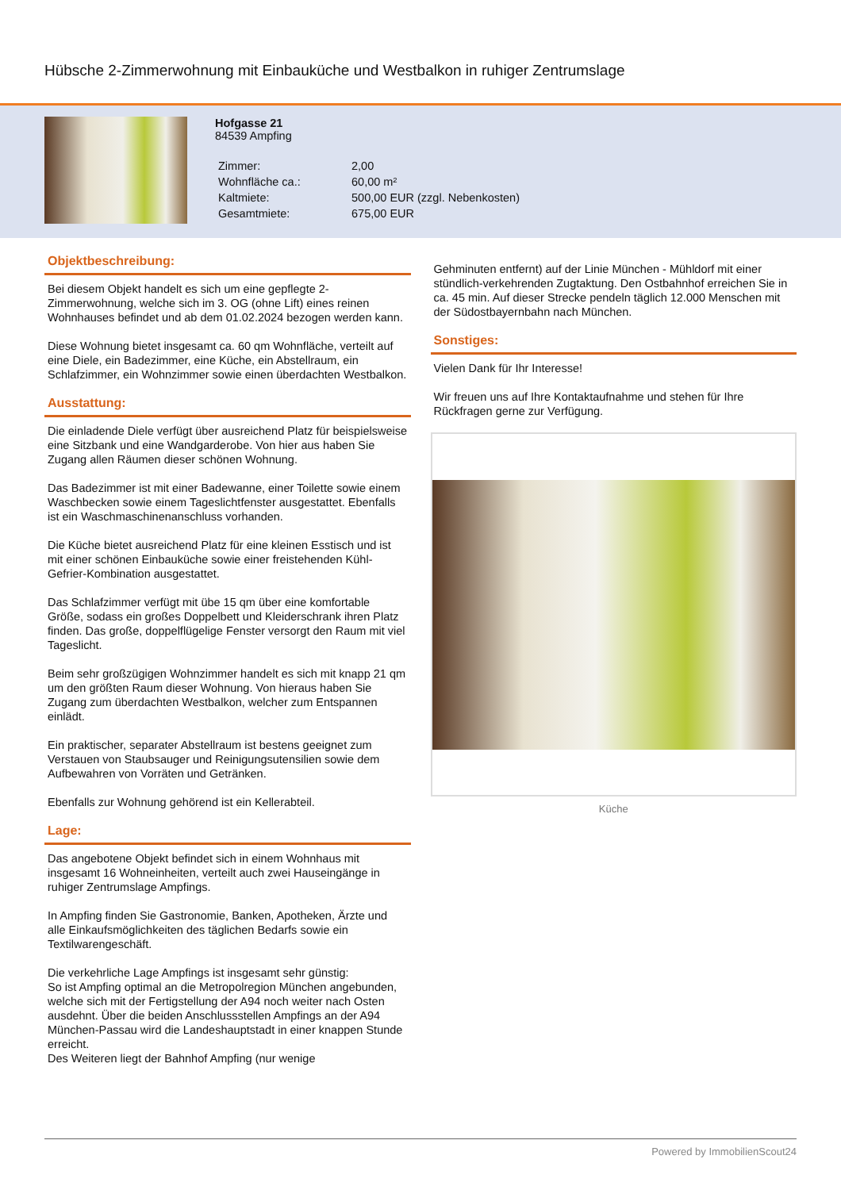Hübsche 2-Zimmerwohnung mit Einbauküche und Westbalkon in ruhiger Zentrumslage
Hofgasse 21
84539 Ampfing
| Zimmer: | 2,00 |
| Wohnfläche ca.: | 60,00 m² |
| Kaltmiete: | 500,00 EUR (zzgl. Nebenkosten) |
| Gesamtmiete: | 675,00 EUR |
Objektbeschreibung:
Bei diesem Objekt handelt es sich um eine gepflegte 2-Zimmerwohnung, welche sich im 3. OG (ohne Lift) eines reinen Wohnhauses befindet und ab dem 01.02.2024 bezogen werden kann.
Diese Wohnung bietet insgesamt ca. 60 qm Wohnfläche, verteilt auf eine Diele, ein Badezimmer, eine Küche, ein Abstellraum, ein Schlafzimmer, ein Wohnzimmer sowie einen überdachten Westbalkon.
Ausstattung:
Die einladende Diele verfügt über ausreichend Platz für beispielsweise eine Sitzbank und eine Wandgarderobe. Von hier aus haben Sie Zugang allen Räumen dieser schönen Wohnung.
Das Badezimmer ist mit einer Badewanne, einer Toilette sowie einem Waschbecken sowie einem Tageslichtfenster ausgestattet. Ebenfalls ist ein Waschmaschinenanschluss vorhanden.
Die Küche bietet ausreichend Platz für eine kleinen Esstisch und ist mit einer schönen Einbauküche sowie einer freistehenden Kühl-Gefrier-Kombination ausgestattet.
Das Schlafzimmer verfügt mit übe 15 qm über eine komfortable Größe, sodass ein großes Doppelbett und Kleiderschrank ihren Platz finden. Das große, doppelflügelige Fenster versorgt den Raum mit viel Tageslicht.
Beim sehr großzügigen Wohnzimmer handelt es sich mit knapp 21 qm um den größten Raum dieser Wohnung. Von hieraus haben Sie Zugang zum überdachten Westbalkon, welcher zum Entspannen einlädt.
Ein praktischer, separater Abstellraum ist bestens geeignet zum Verstauen von Staubsauger und Reinigungsutensilien sowie dem Aufbewahren von Vorräten und Getränken.
Ebenfalls zur Wohnung gehörend ist ein Kellerabteil.
Lage:
Das angebotene Objekt befindet sich in einem Wohnhaus mit insgesamt 16 Wohneinheiten, verteilt auch zwei Hauseingänge in ruhiger Zentrumslage Ampfings.
In Ampfing finden Sie Gastronomie, Banken, Apotheken, Ärzte und alle Einkaufsmöglichkeiten des täglichen Bedarfs sowie ein Textilwarengeschäft.
Die verkehrliche Lage Ampfings ist insgesamt sehr günstig:
So ist Ampfing optimal an die Metropolregion München angebunden, welche sich mit der Fertigstellung der A94 noch weiter nach Osten ausdehnt. Über die beiden Anschlussstellen Ampfings an der A94 München-Passau wird die Landeshauptstadt in einer knappen Stunde erreicht.
Des Weiteren liegt der Bahnhof Ampfing (nur wenige
Gehminuten entfernt) auf der Linie München - Mühldorf mit einer stündlich-verkehrenden Zugtaktung. Den Ostbahnhof erreichen Sie in ca. 45 min. Auf dieser Strecke pendeln täglich 12.000 Menschen mit der Südostbayernbahn nach München.
Sonstiges:
Vielen Dank für Ihr Interesse!
Wir freuen uns auf Ihre Kontaktaufnahme und stehen für Ihre Rückfragen gerne zur Verfügung.
Küche
Powered by ImmobilienScout24